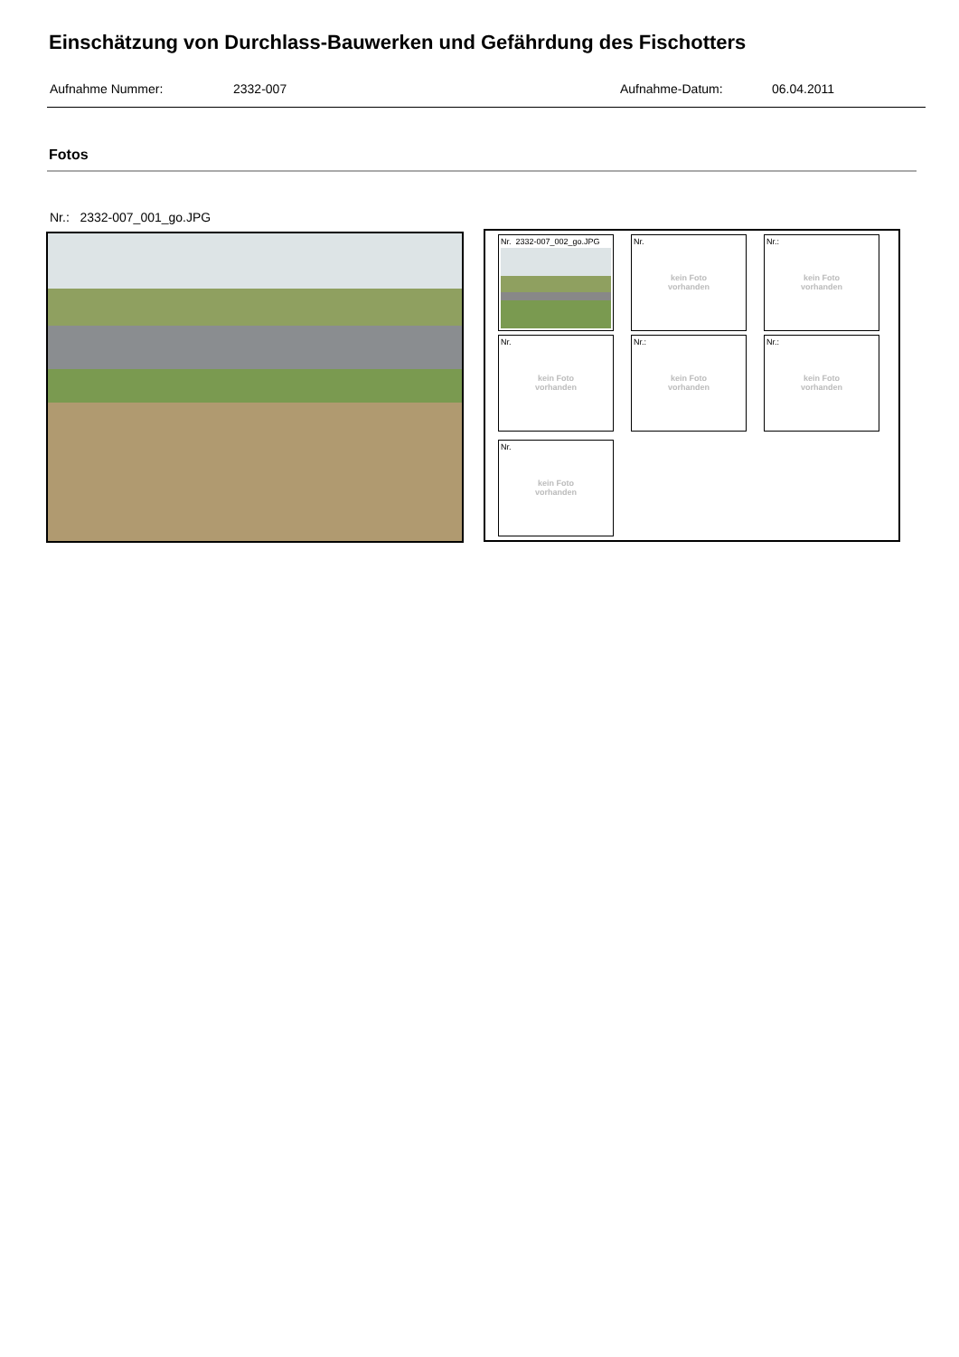Einschätzung von Durchlass-Bauwerken und Gefährdung des Fischotters
Aufnahme Nummer: 2332-007 Aufnahme-Datum: 06.04.2011
Fotos
Nr.: 2332-007_001_go.JPG
Nr. 2332-007_002_go.JPG
Nr.
kein Foto
vorhanden
Nr.:
kein Foto
vorhanden
Nr.
kein Foto
vorhanden
Nr.:
kein Foto
vorhanden
Nr.:
kein Foto
vorhanden
Nr.
kein Foto
vorhanden